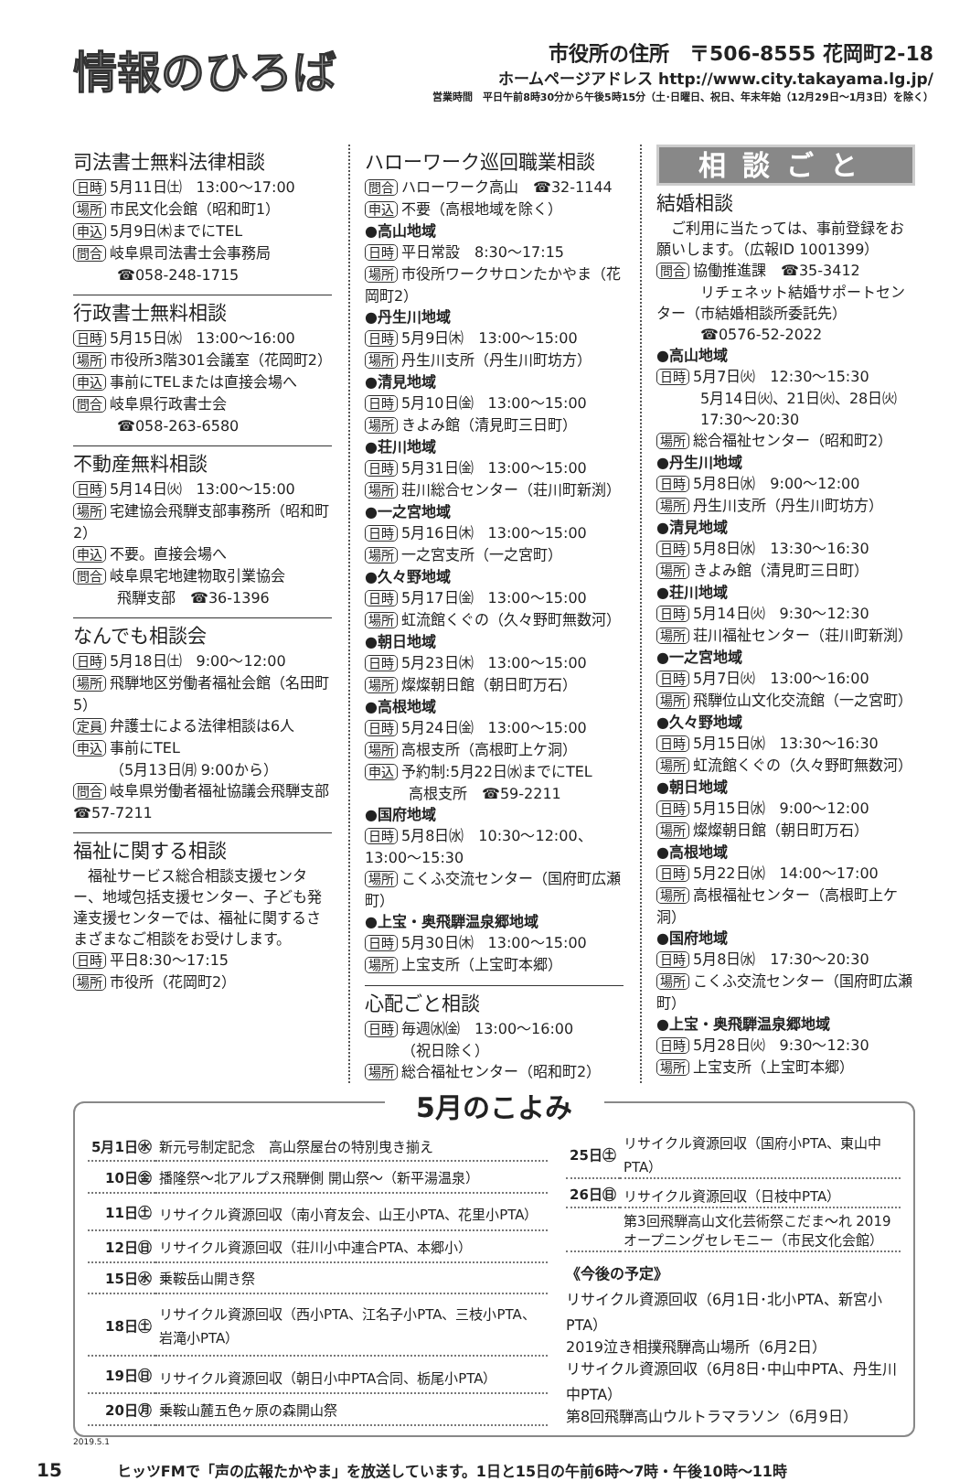情報のひろば
市役所の住所　〒506-8555 花岡町2-18
ホームページアドレス http://www.city.takayama.lg.jp/
営業時間　平日午前8時30分から午後5時15分（土･日曜日、祝日、年末年始（12月29日～1月3日）を除く）
司法書士無料法律相談
日時 5月11日㈯　13:00～17:00
場所 市民文化会館（昭和町1）
申込 5月9日㈭までにTEL
問合 岐阜県司法書士会事務局
　　　☎058-248-1715
行政書士無料相談
日時 5月15日㈬　13:00～16:00
場所 市役所3階301会議室（花岡町2）
申込 事前にTELまたは直接会場へ
問合 岐阜県行政書士会
　　　☎058-263-6580
不動産無料相談
日時 5月14日㈫　13:00～15:00
場所 宅建協会飛騨支部事務所（昭和町2）
申込 不要。直接会場へ
問合 岐阜県宅地建物取引業協会
　　　飛騨支部　☎36-1396
なんでも相談会
日時 5月18日㈯　9:00～12:00
場所 飛騨地区労働者福祉会館（名田町5）
定員 弁護士による法律相談は6人
申込 事前にTEL
　　　（5月13日㈪ 9:00から）
問合 岐阜県労働者福祉協議会飛騨支部　☎57-7211
福祉に関する相談
　福祉サービス総合相談支援センター、地域包括支援センター、子ども発達支援センターでは、福祉に関するさまざまなご相談をお受けします。
日時 平日8:30～17:15
場所 市役所（花岡町2）
ハローワーク巡回職業相談
問合 ハローワーク高山　☎32-1144
申込 不要（高根地域を除く）
●高山地域
日時 平日常設　8:30～17:15
場所 市役所ワークサロンたかやま（花岡町2）
●丹生川地域
日時 5月9日㈭　13:00～15:00
場所 丹生川支所（丹生川町坊方）
●清見地域
日時 5月10日㈮　13:00～15:00
場所 きよみ館（清見町三日町）
●荘川地域
日時 5月31日㈮　13:00～15:00
場所 荘川総合センター（荘川町新渕）
●一之宮地域
日時 5月16日㈭　13:00～15:00
場所 一之宮支所（一之宮町）
●久々野地域
日時 5月17日㈮　13:00～15:00
場所 虹流館くぐの（久々野町無数河）
●朝日地域
日時 5月23日㈭　13:00～15:00
場所 燦燦朝日館（朝日町万石）
●高根地域
日時 5月24日㈮　13:00～15:00
場所 高根支所（高根町上ケ洞）
申込 予約制:5月22日㈬までにTEL
　　　高根支所　☎59-2211
●国府地域
日時 5月8日㈬　10:30～12:00、13:00～15:30
場所 こくふ交流センター（国府町広瀬町）
●上宝・奥飛騨温泉郷地域
日時 5月30日㈭　13:00～15:00
場所 上宝支所（上宝町本郷）
心配ごと相談
日時 毎週㈬㈮　13:00～16:00
　　　（祝日除く）
場所 総合福祉センター（昭和町2）
相談ごと
結婚相談
　ご利用に当たっては、事前登録をお願いします。（広報ID 1001399）
問合 協働推進課　☎35-3412
　　　リチェネット結婚サポートセンター（市結婚相談所委託先）
　　　☎0576-52-2022
●高山地域
日時 5月7日㈫　12:30～15:30
　　　5月14日㈫、21日㈫、28日㈫
　　　17:30～20:30
場所 総合福祉センター（昭和町2）
●丹生川地域
日時 5月8日㈬　9:00～12:00
場所 丹生川支所（丹生川町坊方）
●清見地域
日時 5月8日㈬　13:30～16:30
場所 きよみ館（清見町三日町）
●荘川地域
日時 5月14日㈫　9:30～12:30
場所 荘川福祉センター（荘川町新渕）
●一之宮地域
日時 5月7日㈫　13:00～16:00
場所 飛騨位山文化交流館（一之宮町）
●久々野地域
日時 5月15日㈬　13:30～16:30
場所 虹流館くぐの（久々野町無数河）
●朝日地域
日時 5月15日㈬　9:00～12:00
場所 燦燦朝日館（朝日町万石）
●高根地域
日時 5月22日㈬　14:00～17:00
場所 高根福祉センター（高根町上ケ洞）
●国府地域
日時 5月8日㈬　17:30～20:30
場所 こくふ交流センター（国府町広瀬町）
●上宝・奥飛騨温泉郷地域
日時 5月28日㈫　9:30～12:30
場所 上宝支所（上宝町本郷）
5月のこよみ
| 5月1日㊌ | 新元号制定記念 高山祭屋台の特別曳き揃え |
| 10日㊎ | 播隆祭～北アルプス飛騨側 開山祭～（新平湯温泉） |
| 11日㊏ | リサイクル資源回収（南小育友会、山王小PTA、花里小PTA） |
| 12日㊐ | リサイクル資源回収（荘川小中連合PTA、本郷小） |
| 15日㊌ | 乗鞍岳山開き祭 |
| 18日㊏ | リサイクル資源回収（西小PTA、江名子小PTA、三枝小PTA、岩滝小PTA） |
| 19日㊐ | リサイクル資源回収（朝日小中PTA合同、栃尾小PTA） |
| 20日㊊ | 乗鞍山麓五色ヶ原の森開山祭 |
| 25日㊏ | リサイクル資源回収（国府小PTA、東山中PTA） |
| 26日㊐ | リサイクル資源回収（日枝中PTA） |
| | 第3回飛騨高山文化芸術祭こだま～れ 2019 オープニングセレモニー（市民文化会館） |
《今後の予定》
リサイクル資源回収（6月1日･北小PTA、新宮小PTA）
2019泣き相撲飛騨高山場所（6月2日）
リサイクル資源回収（6月8日･中山中PTA、丹生川中PTA）
第8回飛騨高山ウルトラマラソン（6月9日）
2019.5.1
15 ヒッツFMで「声の広報たかやま」を放送しています。1日と15日の午前6時～7時・午後10時～11時